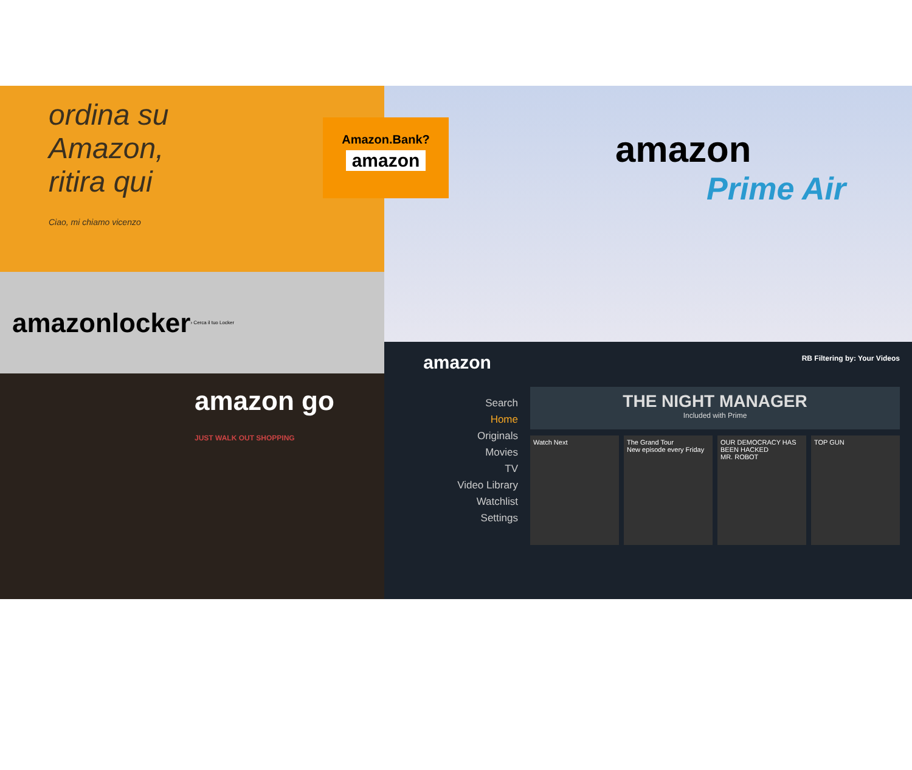ordina su
Amazon,
ritira qui
Ciao, mi chiamo vicenzo
amazonlocker › Cerca il tuo Locker
amazon go
JUST WALK OUT SHOPPING
amazon
Prime Air
amazon
Search
Home
Originals
Movies
TV
Video Library
Watchlist
Settings
RB Filtering by: Your Videos
THE NIGHT MANAGER
Included with Prime
Watch Next The Grand Tour
New episode every Friday
OUR DEMOCRACY HAS BEEN HACKED
MR. ROBOT
TOP GUN
Amazon.Bank?
amazon